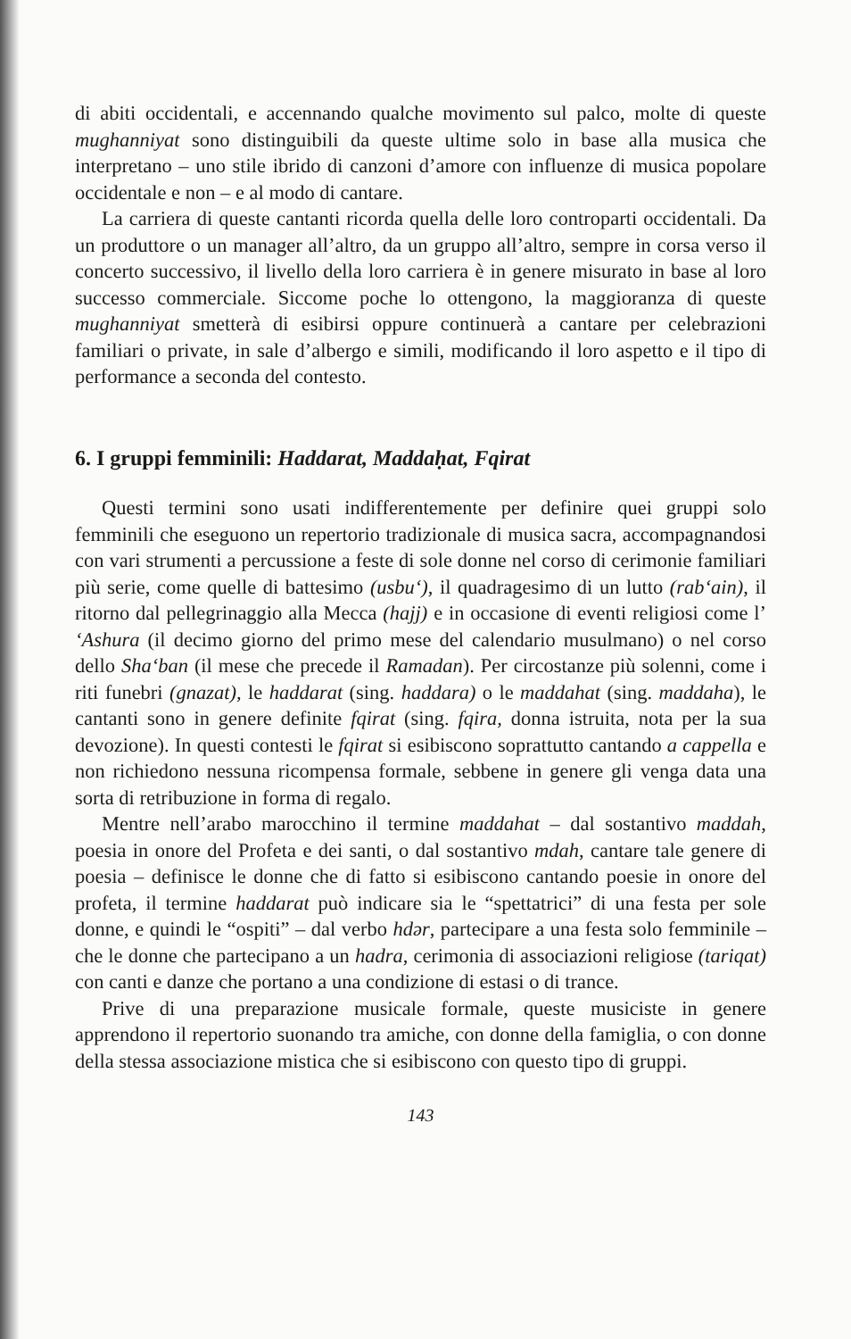di abiti occidentali, e accennando qualche movimento sul palco, molte di queste mughanniyat sono distinguibili da queste ultime solo in base alla musica che interpretano – uno stile ibrido di canzoni d’amore con influenze di musica popolare occidentale e non – e al modo di cantare.
La carriera di queste cantanti ricorda quella delle loro controparti occidentali. Da un produttore o un manager all’altro, da un gruppo all’altro, sempre in corsa verso il concerto successivo, il livello della loro carriera è in genere misurato in base al loro successo commerciale. Siccome poche lo ottengono, la maggioranza di queste mughanniyat smetterà di esibirsi oppure continuerà a cantare per celebrazioni familiari o private, in sale d’albergo e simili, modificando il loro aspetto e il tipo di performance a seconda del contesto.
6. I gruppi femminili: Haddarat, Maddaḥat, Fqirat
Questi termini sono usati indifferentemente per definire quei gruppi solo femminili che eseguono un repertorio tradizionale di musica sacra, accompagnandosi con vari strumenti a percussione a feste di sole donne nel corso di cerimonie familiari più serie, come quelle di battesimo (usbu‘), il quadragesimo di un lutto (rab‘ain), il ritorno dal pellegrinaggio alla Mecca (hajj) e in occasione di eventi religiosi come l’ ‘Ashura (il decimo giorno del primo mese del calendario musulmano) o nel corso dello Sha‘ban (il mese che precede il Ramadan). Per circostanze più solenni, come i riti funebri (gnazat), le haddarat (sing. haddara) o le maddahat (sing. maddaha), le cantanti sono in genere definite fqirat (sing. fqira, donna istruita, nota per la sua devozione). In questi contesti le fqirat si esibiscono soprattutto cantando a cappella e non richiedono nessuna ricompensa formale, sebbene in genere gli venga data una sorta di retribuzione in forma di regalo.
Mentre nell’arabo marocchino il termine maddahat – dal sostantivo maddah, poesia in onore del Profeta e dei santi, o dal sostantivo mdah, cantare tale genere di poesia – definisce le donne che di fatto si esibiscono cantando poesie in onore del profeta, il termine haddarat può indicare sia le “spettatrici” di una festa per sole donne, e quindi le “ospiti” – dal verbo hdər, partecipare a una festa solo femminile – che le donne che partecipano a un hadra, cerimonia di associazioni religiose (tariqat) con canti e danze che portano a una condizione di estasi o di trance.
Prive di una preparazione musicale formale, queste musiciste in genere apprendono il repertorio suonando tra amiche, con donne della famiglia, o con donne della stessa associazione mistica che si esibiscono con questo tipo di gruppi.
143